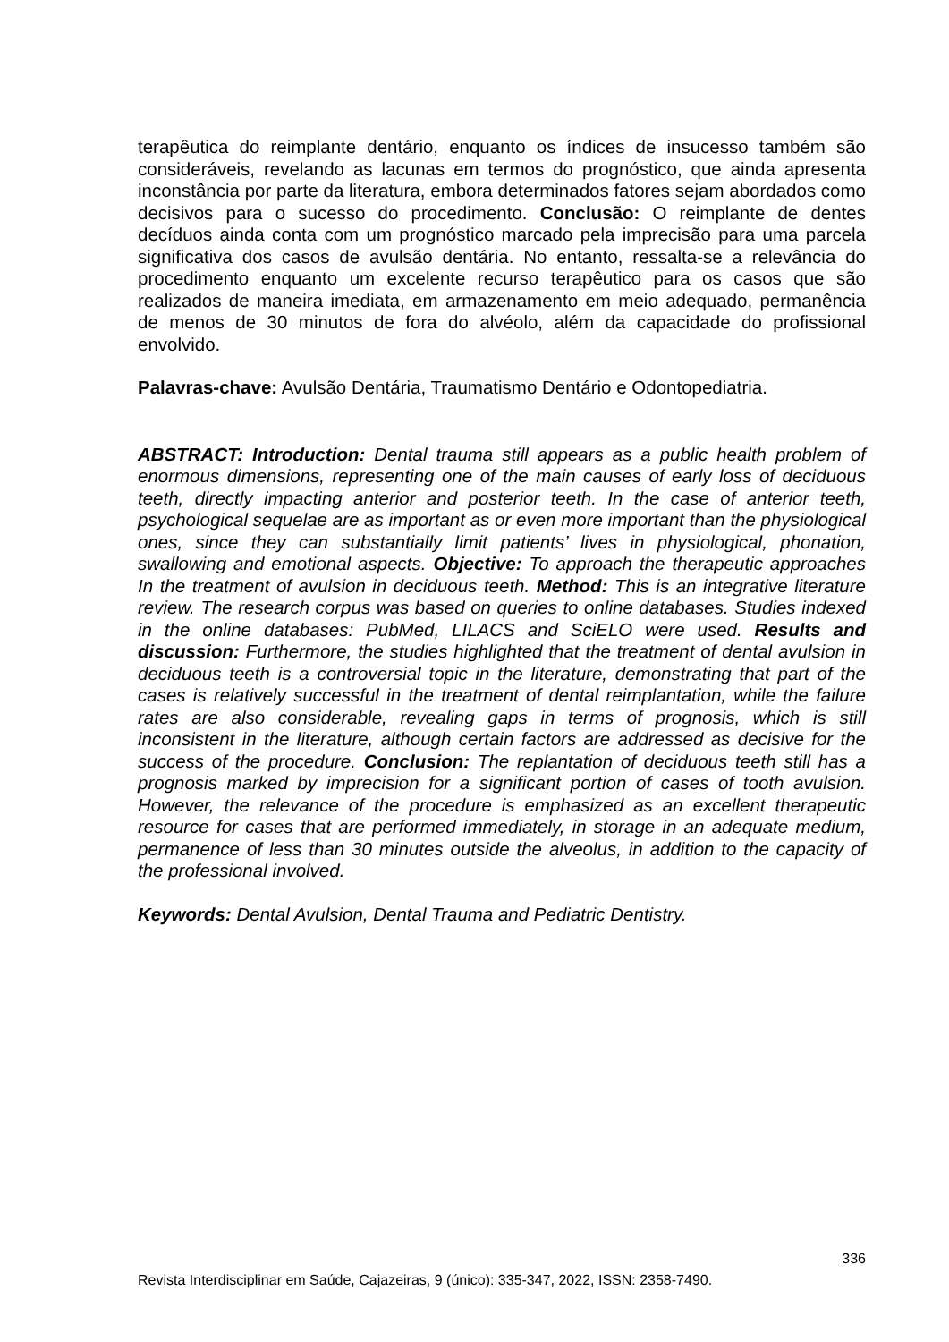terapêutica do reimplante dentário, enquanto os índices de insucesso também são consideráveis, revelando as lacunas em termos do prognóstico, que ainda apresenta inconstância por parte da literatura, embora determinados fatores sejam abordados como decisivos para o sucesso do procedimento. Conclusão: O reimplante de dentes decíduos ainda conta com um prognóstico marcado pela imprecisão para uma parcela significativa dos casos de avulsão dentária. No entanto, ressalta-se a relevância do procedimento enquanto um excelente recurso terapêutico para os casos que são realizados de maneira imediata, em armazenamento em meio adequado, permanência de menos de 30 minutos de fora do alvéolo, além da capacidade do profissional envolvido.
Palavras-chave: Avulsão Dentária, Traumatismo Dentário e Odontopediatria.
ABSTRACT: Introduction: Dental trauma still appears as a public health problem of enormous dimensions, representing one of the main causes of early loss of deciduous teeth, directly impacting anterior and posterior teeth. In the case of anterior teeth, psychological sequelae are as important as or even more important than the physiological ones, since they can substantially limit patients’ lives in physiological, phonation, swallowing and emotional aspects. Objective: To approach the therapeutic approaches In the treatment of avulsion in deciduous teeth. Method: This is an integrative literature review. The research corpus was based on queries to online databases. Studies indexed in the online databases: PubMed, LILACS and SciELO were used. Results and discussion: Furthermore, the studies highlighted that the treatment of dental avulsion in deciduous teeth is a controversial topic in the literature, demonstrating that part of the cases is relatively successful in the treatment of dental reimplantation, while the failure rates are also considerable, revealing gaps in terms of prognosis, which is still inconsistent in the literature, although certain factors are addressed as decisive for the success of the procedure. Conclusion: The replantation of deciduous teeth still has a prognosis marked by imprecision for a significant portion of cases of tooth avulsion. However, the relevance of the procedure is emphasized as an excellent therapeutic resource for cases that are performed immediately, in storage in an adequate medium, permanence of less than 30 minutes outside the alveolus, in addition to the capacity of the professional involved.
Keywords: Dental Avulsion, Dental Trauma and Pediatric Dentistry.
336
Revista Interdisciplinar em Saúde, Cajazeiras, 9 (único): 335-347, 2022, ISSN: 2358-7490.